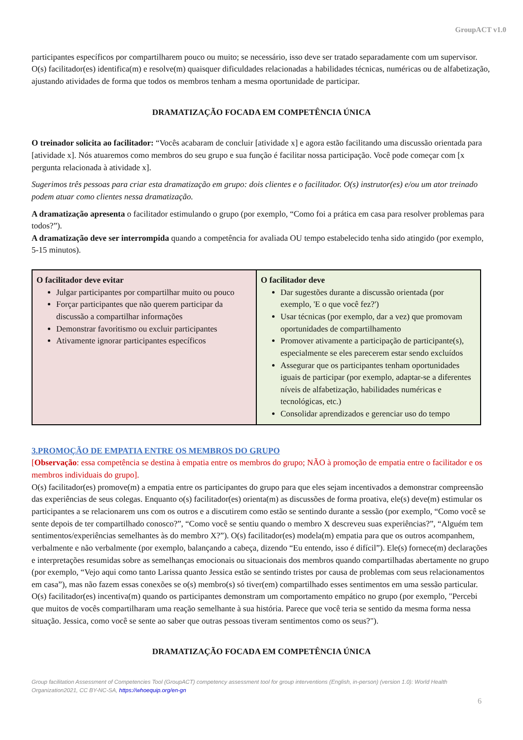GroupACT v1.0
participantes específicos por compartilharem pouco ou muito; se necessário, isso deve ser tratado separadamente com um supervisor. O(s) facilitador(es) identifica(m) e resolve(m) quaisquer dificuldades relacionadas a habilidades técnicas, numéricas ou de alfabetização, ajustando atividades de forma que todos os membros tenham a mesma oportunidade de participar.
DRAMATIZAÇÃO FOCADA EM COMPETÊNCIA ÚNICA
O treinador solicita ao facilitador: “Vocês acabaram de concluir [atividade x] e agora estão facilitando uma discussão orientada para [atividade x]. Nós atuaremos como membros do seu grupo e sua função é facilitar nossa participação. Você pode começar com [x pergunta relacionada à atividade x].
Sugerimos três pessoas para criar esta dramatização em grupo: dois clientes e o facilitador. O(s) instrutor(es) e/ou um ator treinado podem atuar como clientes nessa dramatização.
A dramatização apresenta o facilitador estimulando o grupo (por exemplo, “Como foi a prática em casa para resolver problemas para todos?”).
A dramatização deve ser interrompida quando a competência for avaliada OU tempo estabelecido tenha sido atingido (por exemplo, 5-15 minutos).
| O facilitador deve evitar Julgar participantes por compartilhar muito ou pouco Forçar participantes que não querem participar da discussão a compartilhar informações Demonstrar favoritismo ou excluir participantes Ativamente ignorar participantes específicos | O facilitador deve Dar sugestões durante a discussão orientada (por exemplo, 'E o que você fez?') Usar técnicas (por exemplo, dar a vez) que promovam oportunidades de compartilhamento Promover ativamente a participação de participante(s), especialmente se eles parecerem estar sendo excluídos Assegurar que os participantes tenham oportunidades iguais de participar (por exemplo, adaptar-se a diferentes níveis de alfabetização, habilidades numéricas e tecnológicas, etc.) Consolidar aprendizados e gerenciar uso do tempo |
3.PROMOÇÃO DE EMPATIA ENTRE OS MEMBROS DO GRUPO
[Observação: essa competência se destina à empatia entre os membros do grupo; NÃO à promoção de empatia entre o facilitador e os membros individuais do grupo].
O(s) facilitador(es) promove(m) a empatia entre os participantes do grupo para que eles sejam incentivados a demonstrar compreensão das experiências de seus colegas. Enquanto o(s) facilitador(es) orienta(m) as discussões de forma proativa, ele(s) deve(m) estimular os participantes a se relacionarem uns com os outros e a discutirem como estão se sentindo durante a sessão (por exemplo, “Como você se sente depois de ter compartilhado conosco?”, “Como você se sentiu quando o membro X descreveu suas experiências?”, “Alguém tem sentimentos/experiências semelhantes às do membro X?”). O(s) facilitador(es) modela(m) empatia para que os outros acompanhem, verbalmente e não verbalmente (por exemplo, balançando a cabeça, dizendo “Eu entendo, isso é difícil”). Ele(s) fornece(m) declarações e interpretações resumidas sobre as semelhanças emocionais ou situacionais dos membros quando compartilhadas abertamente no grupo (por exemplo, “Vejo aqui como tanto Larissa quanto Jessica estão se sentindo tristes por causa de problemas com seus relacionamentos em casa”), mas não fazem essas conexões se o(s) membro(s) só tiver(em) compartilhado esses sentimentos em uma sessão particular. O(s) facilitador(es) incentiva(m) quando os participantes demonstram um comportamento empático no grupo (por exemplo, "Percebi que muitos de vocês compartilharam uma reação semelhante à sua história. Parece que você teria se sentido da mesma forma nessa situação. Jessica, como você se sente ao saber que outras pessoas tiveram sentimentos como os seus?").
DRAMATIZAÇÃO FOCADA EM COMPETÊNCIA ÚNICA
Group facilitation Assessment of Competencies Tool (GroupACT) competency assessment tool for group interventions (English, in-person) (version 1.0): World Health Organization2021, CC BY-NC-SA, https://whoequip.org/en-gn
6